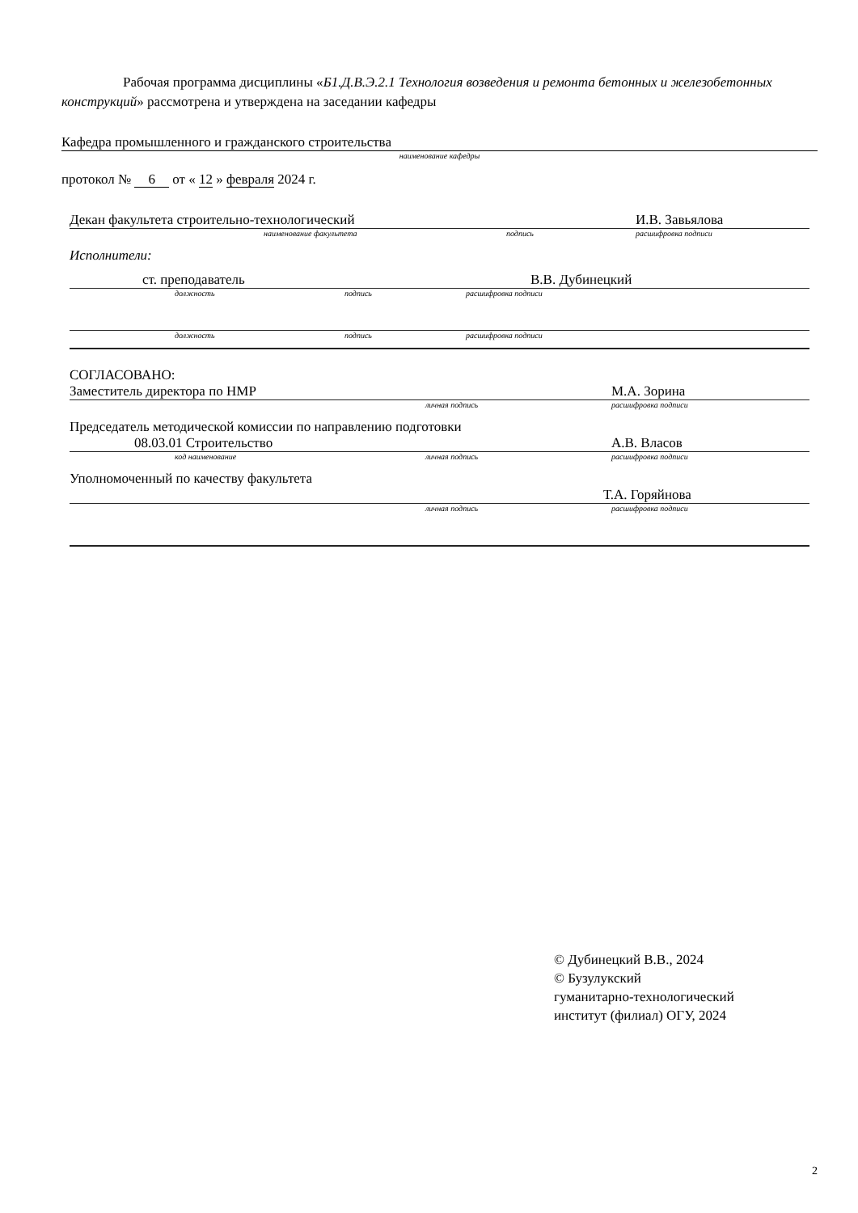Рабочая программа дисциплины «Б1.Д.В.Э.2.1 Технология возведения и ремонта бетонных и железобетонных конструкций» рассмотрена и утверждена на заседании кафедры
Кафедра промышленного и гражданского строительства
наименование кафедры
протокол № 6 от « 12 » февраля 2024 г.
Декан факультета строительно-технологический И.В. Завьялова
наименование факультета подпись расшифровка подписи
Исполнители:
ст. преподаватель В.В. Дубинецкий
должность подпись расшифровка подписи
должность подпись расшифровка подписи
СОГЛАСОВАНО:
Заместитель директора по НМР М.А. Зорина
личная подпись расшифровка подписи
Председатель методической комиссии по направлению подготовки
08.03.01 Строительство А.В. Власов
код наименование личная подпись расшифровка подписи
Уполномоченный по качеству факультета
Т.А. Горяйнова
личная подпись расшифровка подписи
© Дубинецкий В.В., 2024
© Бузулукский
гуманитарно-технологический
институт (филиал) ОГУ, 2024
2